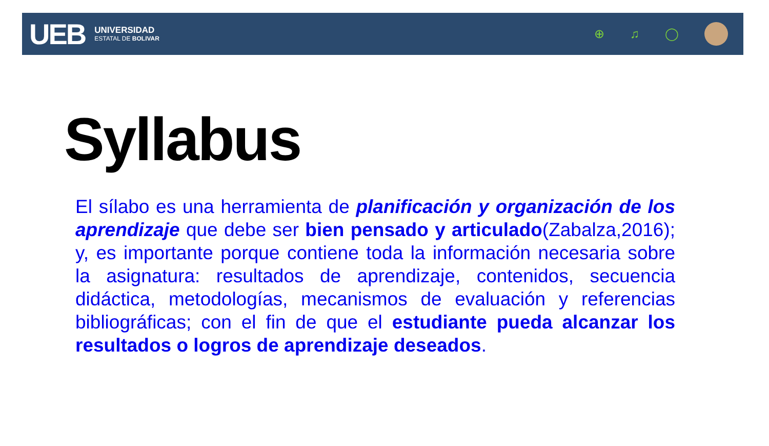UEB
UNIVERSIDAD
ESTATAL DE BOLIVAR
⊕ ♫ ◯
Syllabus
El sílabo es una herramienta de planificación y organización de los aprendizaje que debe ser bien pensado y articulado(Zabalza,2016); y, es importante porque contiene toda la información necesaria sobre la asignatura: resultados de aprendizaje, contenidos, secuencia didáctica, metodologías, mecanismos de evaluación y referencias bibliográficas; con el fin de que el estudiante pueda alcanzar los resultados o logros de aprendizaje deseados.